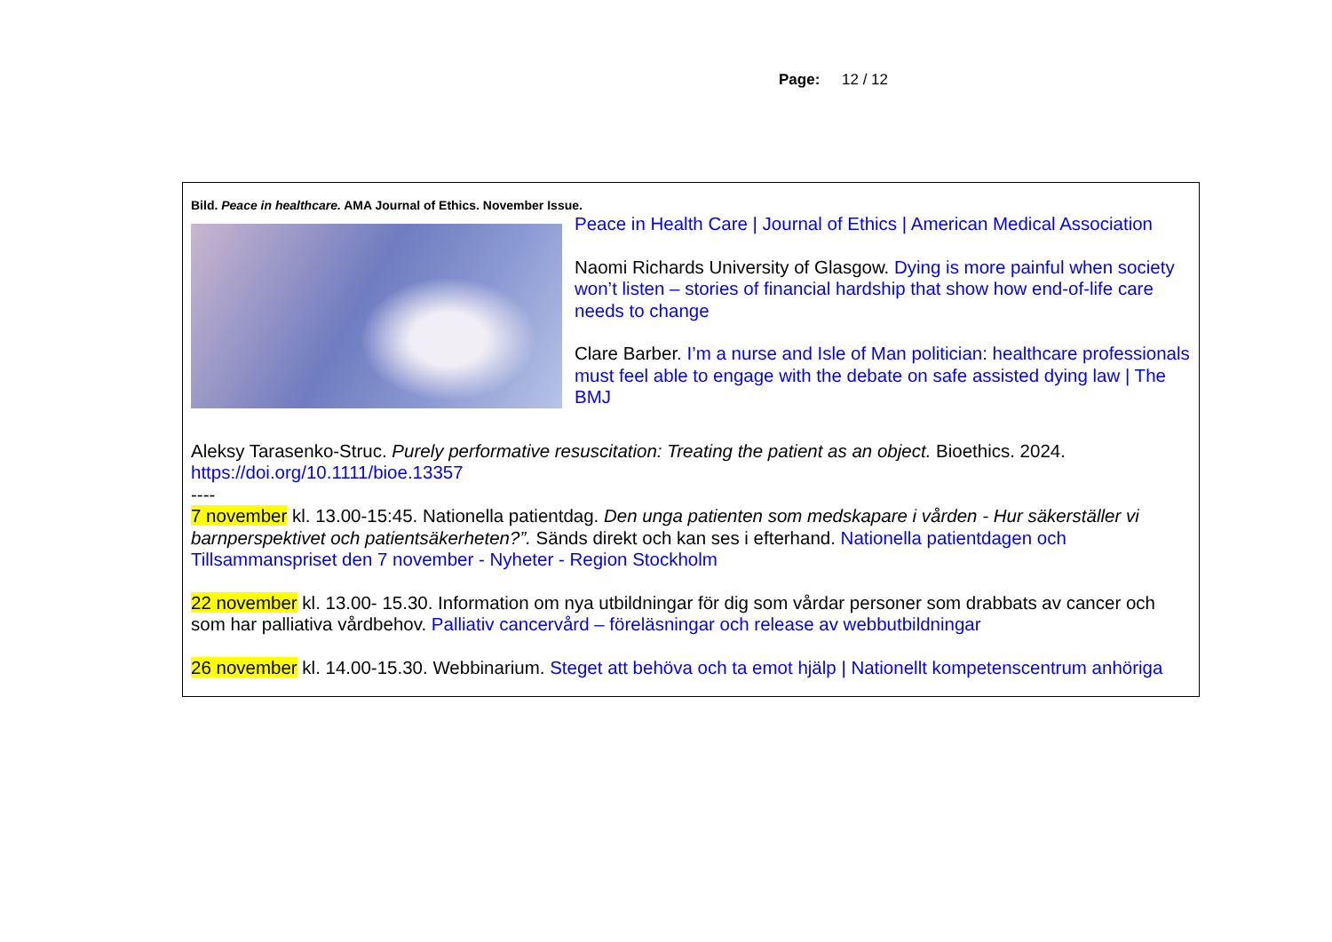Page: 12 / 12
Bild. Peace in healthcare. AMA Journal of Ethics. November Issue.
Peace in Health Care | Journal of Ethics | American Medical Association
Naomi Richards University of Glasgow. Dying is more painful when society won’t listen – stories of financial hardship that show how end-of-life care needs to change
Clare Barber. I’m a nurse and Isle of Man politician: healthcare professionals must feel able to engage with the debate on safe assisted dying law | The BMJ
Aleksy Tarasenko-Struc. Purely performative resuscitation: Treating the patient as an object. Bioethics. 2024.
https://doi.org/10.1111/bioe.13357
----
7 november kl. 13.00-15:45. Nationella patientdag. Den unga patienten som medskapare i vården - Hur säkerställer vi barnperspektivet och patientsäkerheten?”. Sänds direkt och kan ses i efterhand. Nationella patientdagen och Tillsammanspriset den 7 november - Nyheter - Region Stockholm
22 november kl. 13.00- 15.30. Information om nya utbildningar för dig som vårdar personer som drabbats av cancer och som har palliativa vårdbehov. Palliativ cancervård – föreläsningar och release av webbutbildningar
26 november kl. 14.00-15.30. Webbinarium. Steget att behöva och ta emot hjälp | Nationellt kompetenscentrum anhöriga